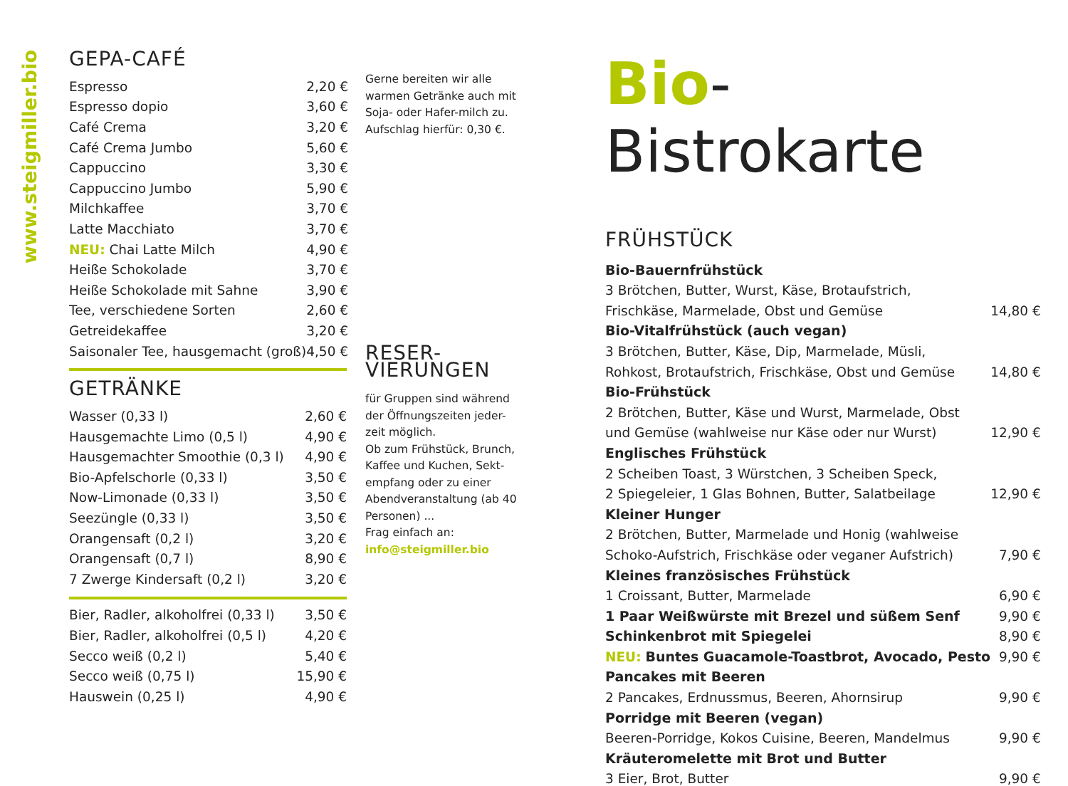www.steigmiller.bio
GEPA-CAFÉ
| Espresso | 2,20 € |
| Espresso dopio | 3,60 € |
| Café Crema | 3,20 € |
| Café Crema Jumbo | 5,60 € |
| Cappuccino | 3,30 € |
| Cappuccino Jumbo | 5,90 € |
| Milchkaffee | 3,70 € |
| Latte Macchiato | 3,70 € |
| NEU: Chai Latte Milch | 4,90 € |
| Heiße Schokolade | 3,70 € |
| Heiße Schokolade mit Sahne | 3,90 € |
| Tee, verschiedene Sorten | 2,60 € |
| Getreidekaffee | 3,20 € |
| Saisonaler Tee, hausgemacht (groß) | 4,50 € |
GETRÄNKE
| Wasser (0,33 l) | 2,60 € |
| Hausgemachte Limo (0,5 l) | 4,90 € |
| Hausgemachter Smoothie (0,3 l) | 4,90 € |
| Bio-Apfelschorle (0,33 l) | 3,50 € |
| Now-Limonade (0,33 l) | 3,50 € |
| Seezüngle (0,33 l) | 3,50 € |
| Orangensaft (0,2 l) | 3,20 € |
| Orangensaft (0,7 l) | 8,90 € |
| 7 Zwerge Kindersaft (0,2 l) | 3,20 € |
| Bier, Radler, alkoholfrei (0,33 l) | 3,50 € |
| Bier, Radler, alkoholfrei (0,5 l) | 4,20 € |
| Secco weiß (0,2 l) | 5,40 € |
| Secco weiß (0,75 l) | 15,90 € |
| Hauswein (0,25 l) | 4,90 € |
Gerne bereiten wir alle warmen Getränke auch mit Soja- oder Hafer-milch zu. Aufschlag hierfür: 0,30 €.
RESER-
VIERUNGEN
für Gruppen sind während der Öffnungszeiten jeder-zeit möglich.
Ob zum Frühstück, Brunch, Kaffee und Kuchen, Sekt-empfang oder zu einer Abendveranstaltung (ab 40 Personen) ...
Frag einfach an:
info@steigmiller.bio
Bio-Bistrokarte
FRÜHSTÜCK
| Bio-Bauernfrühstück | |
| 3 Brötchen, Butter, Wurst, Käse, Brotaufstrich, | |
| Frischkäse, Marmelade, Obst und Gemüse | 14,80 € |
| Bio-Vitalfrühstück (auch vegan) | |
| 3 Brötchen, Butter, Käse, Dip, Marmelade, Müsli, | |
| Rohkost, Brotaufstrich, Frischkäse, Obst und Gemüse | 14,80 € |
| Bio-Frühstück | |
| 2 Brötchen, Butter, Käse und Wurst, Marmelade, Obst | |
| und Gemüse (wahlweise nur Käse oder nur Wurst) | 12,90 € |
| Englisches Frühstück | |
| 2 Scheiben Toast, 3 Würstchen, 3 Scheiben Speck, | |
| 2 Spiegeleier, 1 Glas Bohnen, Butter, Salatbeilage | 12,90 € |
| Kleiner Hunger | |
| 2 Brötchen, Butter, Marmelade und Honig (wahlweise | |
| Schoko-Aufstrich, Frischkäse oder veganer Aufstrich) | 7,90 € |
| Kleines französisches Frühstück | |
| 1 Croissant, Butter, Marmelade | 6,90 € |
| 1 Paar Weißwürste mit Brezel und süßem Senf | 9,90 € |
| Schinkenbrot mit Spiegelei | 8,90 € |
| NEU: Buntes Guacamole-Toastbrot, Avocado, Pesto | 9,90 € |
| Pancakes mit Beeren | |
| 2 Pancakes, Erdnussmus, Beeren, Ahornsirup | 9,90 € |
| Porridge mit Beeren (vegan) | |
| Beeren-Porridge, Kokos Cuisine, Beeren, Mandelmus | 9,90 € |
| Kräuteromelette mit Brot und Butter | |
| 3 Eier, Brot, Butter | 9,90 € |